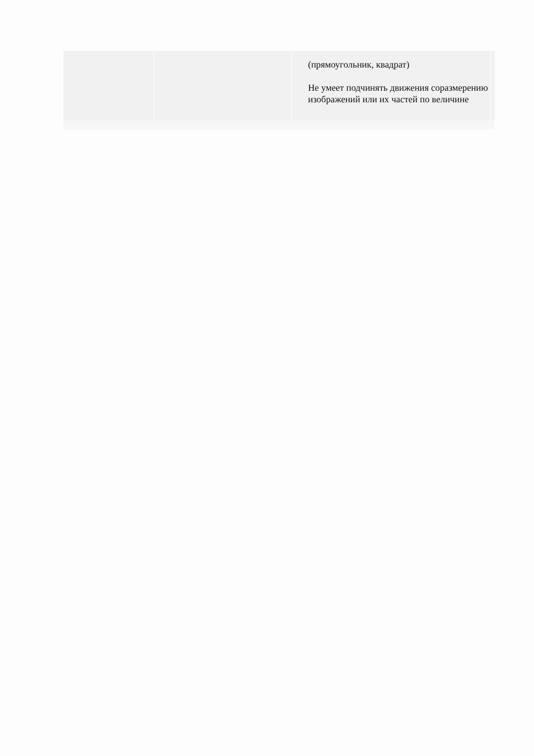| | | (прямоугольник, квадрат) Не умеет подчинять движения соразмерению изображений или их частей по величине | |